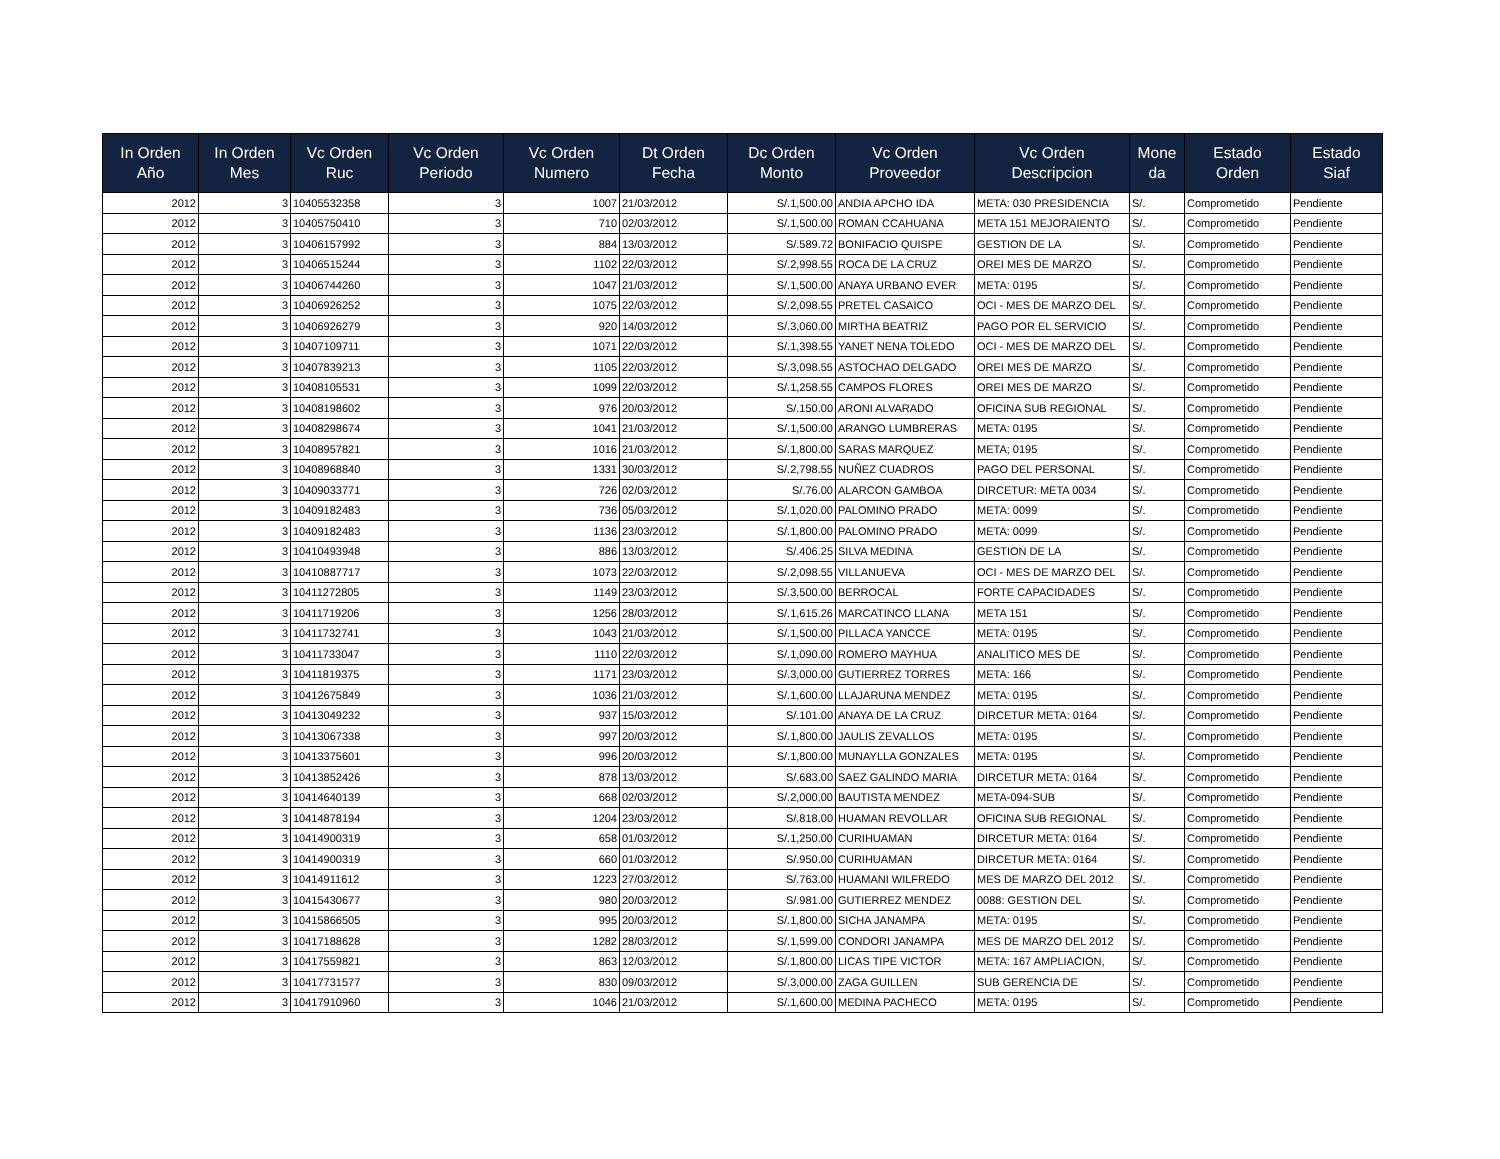| In Orden Año | In Orden Mes | Vc Orden Ruc | Vc Orden Periodo | Vc Orden Numero | Dt Orden Fecha | Dc Orden Monto | Vc Orden Proveedor | Vc Orden Descripcion | Mone da | Estado Orden | Estado Siaf |
| --- | --- | --- | --- | --- | --- | --- | --- | --- | --- | --- | --- |
| 2012 | 3 | 10405532358 | 3 | 1007 | 21/03/2012 | S/.1,500.00 | ANDIA APCHO IDA | META: 030 PRESIDENCIA | S/. | Comprometido | Pendiente |
| 2012 | 3 | 10405750410 | 3 | 710 | 02/03/2012 | S/.1,500.00 | ROMAN CCAHUANA | META 151 MEJORAIENTO | S/. | Comprometido | Pendiente |
| 2012 | 3 | 10406157992 | 3 | 884 | 13/03/2012 | S/.589.72 | BONIFACIO QUISPE | GESTION DE LA | S/. | Comprometido | Pendiente |
| 2012 | 3 | 10406515244 | 3 | 1102 | 22/03/2012 | S/.2,998.55 | ROCA DE LA CRUZ | OREI MES DE MARZO | S/. | Comprometido | Pendiente |
| 2012 | 3 | 10406744260 | 3 | 1047 | 21/03/2012 | S/.1,500.00 | ANAYA URBANO EVER | META: 0195 | S/. | Comprometido | Pendiente |
| 2012 | 3 | 10406926252 | 3 | 1075 | 22/03/2012 | S/.2,098.55 | PRETEL CASAICO | OCI - MES DE MARZO DEL | S/. | Comprometido | Pendiente |
| 2012 | 3 | 10406926279 | 3 | 920 | 14/03/2012 | S/.3,060.00 | MIRTHA BEATRIZ | PAGO POR EL SERVICIO | S/. | Comprometido | Pendiente |
| 2012 | 3 | 10407109711 | 3 | 1071 | 22/03/2012 | S/.1,398.55 | YANET NENA TOLEDO | OCI - MES DE MARZO DEL | S/. | Comprometido | Pendiente |
| 2012 | 3 | 10407839213 | 3 | 1105 | 22/03/2012 | S/.3,098.55 | ASTOCHAO DELGADO | OREI MES DE MARZO | S/. | Comprometido | Pendiente |
| 2012 | 3 | 10408105531 | 3 | 1099 | 22/03/2012 | S/.1,258.55 | CAMPOS FLORES | OREI MES DE MARZO | S/. | Comprometido | Pendiente |
| 2012 | 3 | 10408198602 | 3 | 976 | 20/03/2012 | S/.150.00 | ARONI ALVARADO | OFICINA SUB REGIONAL | S/. | Comprometido | Pendiente |
| 2012 | 3 | 10408298674 | 3 | 1041 | 21/03/2012 | S/.1,500.00 | ARANGO LUMBRERAS | META: 0195 | S/. | Comprometido | Pendiente |
| 2012 | 3 | 10408957821 | 3 | 1016 | 21/03/2012 | S/.1,800.00 | SARAS MARQUEZ | META; 0195 | S/. | Comprometido | Pendiente |
| 2012 | 3 | 10408968840 | 3 | 1331 | 30/03/2012 | S/.2,798.55 | NUÑEZ CUADROS | PAGO DEL PERSONAL | S/. | Comprometido | Pendiente |
| 2012 | 3 | 10409033771 | 3 | 726 | 02/03/2012 | S/.76.00 | ALARCON GAMBOA | DIRCETUR: META 0034 | S/. | Comprometido | Pendiente |
| 2012 | 3 | 10409182483 | 3 | 736 | 05/03/2012 | S/.1,020.00 | PALOMINO PRADO | META: 0099 | S/. | Comprometido | Pendiente |
| 2012 | 3 | 10409182483 | 3 | 1136 | 23/03/2012 | S/.1,800.00 | PALOMINO PRADO | META: 0099 | S/. | Comprometido | Pendiente |
| 2012 | 3 | 10410493948 | 3 | 886 | 13/03/2012 | S/.406.25 | SILVA MEDINA | GESTION DE LA | S/. | Comprometido | Pendiente |
| 2012 | 3 | 10410887717 | 3 | 1073 | 22/03/2012 | S/.2,098.55 | VILLANUEVA | OCI - MES DE MARZO DEL | S/. | Comprometido | Pendiente |
| 2012 | 3 | 10411272805 | 3 | 1149 | 23/03/2012 | S/.3,500.00 | BERROCAL | FORTE CAPACIDADES | S/. | Comprometido | Pendiente |
| 2012 | 3 | 10411719206 | 3 | 1256 | 28/03/2012 | S/.1,615.26 | MARCATINCO LLANA | META 151 | S/. | Comprometido | Pendiente |
| 2012 | 3 | 10411732741 | 3 | 1043 | 21/03/2012 | S/.1,500.00 | PILLACA YANCCE | META: 0195 | S/. | Comprometido | Pendiente |
| 2012 | 3 | 10411733047 | 3 | 1110 | 22/03/2012 | S/.1,090.00 | ROMERO MAYHUA | ANALITICO MES DE | S/. | Comprometido | Pendiente |
| 2012 | 3 | 10411819375 | 3 | 1171 | 23/03/2012 | S/.3,000.00 | GUTIERREZ TORRES | META: 166 | S/. | Comprometido | Pendiente |
| 2012 | 3 | 10412675849 | 3 | 1036 | 21/03/2012 | S/.1,600.00 | LLAJARUNA MENDEZ | META: 0195 | S/. | Comprometido | Pendiente |
| 2012 | 3 | 10413049232 | 3 | 937 | 15/03/2012 | S/.101.00 | ANAYA DE LA CRUZ | DIRCETUR META: 0164 | S/. | Comprometido | Pendiente |
| 2012 | 3 | 10413067338 | 3 | 997 | 20/03/2012 | S/.1,800.00 | JAULIS ZEVALLOS | META: 0195 | S/. | Comprometido | Pendiente |
| 2012 | 3 | 10413375601 | 3 | 996 | 20/03/2012 | S/.1,800.00 | MUNAYLLA GONZALES | META: 0195 | S/. | Comprometido | Pendiente |
| 2012 | 3 | 10413852426 | 3 | 878 | 13/03/2012 | S/.683.00 | SAEZ GALINDO MARIA | DIRCETUR META: 0164 | S/. | Comprometido | Pendiente |
| 2012 | 3 | 10414640139 | 3 | 668 | 02/03/2012 | S/.2,000.00 | BAUTISTA MENDEZ | META-094-SUB | S/. | Comprometido | Pendiente |
| 2012 | 3 | 10414878194 | 3 | 1204 | 23/03/2012 | S/.818.00 | HUAMAN REVOLLAR | OFICINA SUB REGIONAL | S/. | Comprometido | Pendiente |
| 2012 | 3 | 10414900319 | 3 | 658 | 01/03/2012 | S/.1,250.00 | CURIHUAMAN | DIRCETUR META: 0164 | S/. | Comprometido | Pendiente |
| 2012 | 3 | 10414900319 | 3 | 660 | 01/03/2012 | S/.950.00 | CURIHUAMAN | DIRCETUR META: 0164 | S/. | Comprometido | Pendiente |
| 2012 | 3 | 10414911612 | 3 | 1223 | 27/03/2012 | S/.763.00 | HUAMANI WILFREDO | MES DE MARZO DEL 2012 | S/. | Comprometido | Pendiente |
| 2012 | 3 | 10415430677 | 3 | 980 | 20/03/2012 | S/.981.00 | GUTIERREZ MENDEZ | 0088: GESTION DEL | S/. | Comprometido | Pendiente |
| 2012 | 3 | 10415866505 | 3 | 995 | 20/03/2012 | S/.1,800.00 | SICHA JANAMPA | META: 0195 | S/. | Comprometido | Pendiente |
| 2012 | 3 | 10417188628 | 3 | 1282 | 28/03/2012 | S/.1,599.00 | CONDORI JANAMPA | MES DE MARZO DEL 2012 | S/. | Comprometido | Pendiente |
| 2012 | 3 | 10417559821 | 3 | 863 | 12/03/2012 | S/.1,800.00 | LICAS TIPE VICTOR | META: 167 AMPLIACION, | S/. | Comprometido | Pendiente |
| 2012 | 3 | 10417731577 | 3 | 830 | 09/03/2012 | S/.3,000.00 | ZAGA GUILLEN | SUB GERENCIA DE | S/. | Comprometido | Pendiente |
| 2012 | 3 | 10417910960 | 3 | 1046 | 21/03/2012 | S/.1,600.00 | MEDINA PACHECO | META: 0195 | S/. | Comprometido | Pendiente |